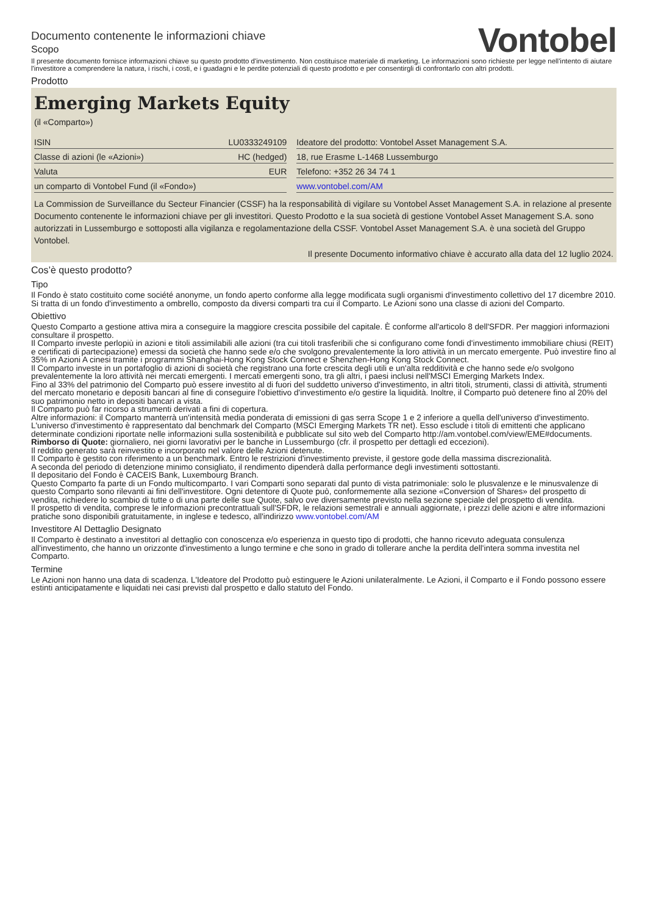Documento contenente le informazioni chiave
Scopo
Vontobel
Il presente documento fornisce informazioni chiave su questo prodotto d'investimento. Non costituisce materiale di marketing. Le informazioni sono richieste per legge nell'intento di aiutare l'investitore a comprendere la natura, i rischi, i costi, e i guadagni e le perdite potenziali di questo prodotto e per consentirgli di confrontarlo con altri prodotti.
Prodotto
Emerging Markets Equity
(il «Comparto»)
| ISIN | LU0333249109 | | Ideatore del prodotto: Vontobel Asset Management S.A. |
| Classe di azioni (le «Azioni») | HC (hedged) | | 18, rue Erasme L-1468 Lussemburgo |
| Valuta | EUR | | Telefono: +352 26 34 74 1 |
| un comparto di Vontobel Fund (il «Fondo») | | | www.vontobel.com/AM |
La Commission de Surveillance du Secteur Financier (CSSF) ha la responsabilità di vigilare su Vontobel Asset Management S.A. in relazione al presente Documento contenente le informazioni chiave per gli investitori. Questo Prodotto e la sua società di gestione Vontobel Asset Management S.A. sono autorizzati in Lussemburgo e sottoposti alla vigilanza e regolamentazione della CSSF. Vontobel Asset Management S.A. è una società del Gruppo Vontobel.
Il presente Documento informativo chiave è accurato alla data del 12 luglio 2024.
Cos’è questo prodotto?
Tipo
Il Fondo è stato costituito come société anonyme, un fondo aperto conforme alla legge modificata sugli organismi d'investimento collettivo del 17 dicembre 2010. Si tratta di un fondo d'investimento a ombrello, composto da diversi comparti tra cui il Comparto. Le Azioni sono una classe di azioni del Comparto.
Obiettivo
Questo Comparto a gestione attiva mira a conseguire la maggiore crescita possibile del capitale. È conforme all'articolo 8 dell'SFDR. Per maggiori informazioni consultare il prospetto.
Il Comparto investe perlopiù in azioni e titoli assimilabili alle azioni (tra cui titoli trasferibili che si configurano come fondi d'investimento immobiliare chiusi (REIT) e certificati di partecipazione) emessi da società che hanno sede e/o che svolgono prevalentemente la loro attività in un mercato emergente. Può investire fino al 35% in Azioni A cinesi tramite i programmi Shanghai-Hong Kong Stock Connect e Shenzhen-Hong Kong Stock Connect.
Il Comparto investe in un portafoglio di azioni di società che registrano una forte crescita degli utili e un'alta redditività e che hanno sede e/o svolgono prevalentemente la loro attività nei mercati emergenti. I mercati emergenti sono, tra gli altri, i paesi inclusi nell'MSCI Emerging Markets Index.
Fino al 33% del patrimonio del Comparto può essere investito al di fuori del suddetto universo d'investimento, in altri titoli, strumenti, classi di attività, strumenti del mercato monetario e depositi bancari al fine di conseguire l'obiettivo d'investimento e/o gestire la liquidità. Inoltre, il Comparto può detenere fino al 20% del suo patrimonio netto in depositi bancari a vista.
Il Comparto può far ricorso a strumenti derivati a fini di copertura.
Altre informazioni: il Comparto manterrà un'intensità media ponderata di emissioni di gas serra Scope 1 e 2 inferiore a quella dell'universo d'investimento. L'universo d'investimento è rappresentato dal benchmark del Comparto (MSCI Emerging Markets TR net). Esso esclude i titoli di emittenti che applicano determinate condizioni riportate nelle informazioni sulla sostenibilità e pubblicate sul sito web del Comparto http://am.vontobel.com/view/EME#documents.
Rimborso di Quote: giornaliero, nei giorni lavorativi per le banche in Lussemburgo (cfr. il prospetto per dettagli ed eccezioni).
Il reddito generato sarà reinvestito e incorporato nel valore delle Azioni detenute.
Il Comparto è gestito con riferimento a un benchmark. Entro le restrizioni d'investimento previste, il gestore gode della massima discrezionalità.
A seconda del periodo di detenzione minimo consigliato, il rendimento dipenderà dalla performance degli investimenti sottostanti.
Il depositario del Fondo è CACEIS Bank, Luxembourg Branch.
Questo Comparto fa parte di un Fondo multicomparto. I vari Comparti sono separati dal punto di vista patrimoniale: solo le plusvalenze e le minusvalenze di questo Comparto sono rilevanti ai fini dell'investitore. Ogni detentore di Quote può, conformemente alla sezione «Conversion of Shares» del prospetto di vendita, richiedere lo scambio di tutte o di una parte delle sue Quote, salvo ove diversamente previsto nella sezione speciale del prospetto di vendita.
Il prospetto di vendita, comprese le informazioni precontrattuali sull'SFDR, le relazioni semestrali e annuali aggiornate, i prezzi delle azioni e altre informazioni pratiche sono disponibili gratuitamente, in inglese e tedesco, all'indirizzo www.vontobel.com/AM
Investitore Al Dettaglio Designato
Il Comparto è destinato a investitori al dettaglio con conoscenza e/o esperienza in questo tipo di prodotti, che hanno ricevuto adeguata consulenza all'investimento, che hanno un orizzonte d'investimento a lungo termine e che sono in grado di tollerare anche la perdita dell'intera somma investita nel Comparto.
Termine
Le Azioni non hanno una data di scadenza. L'Ideatore del Prodotto può estinguere le Azioni unilateralmente. Le Azioni, il Comparto e il Fondo possono essere estinti anticipatamente e liquidati nei casi previsti dal prospetto e dallo statuto del Fondo.